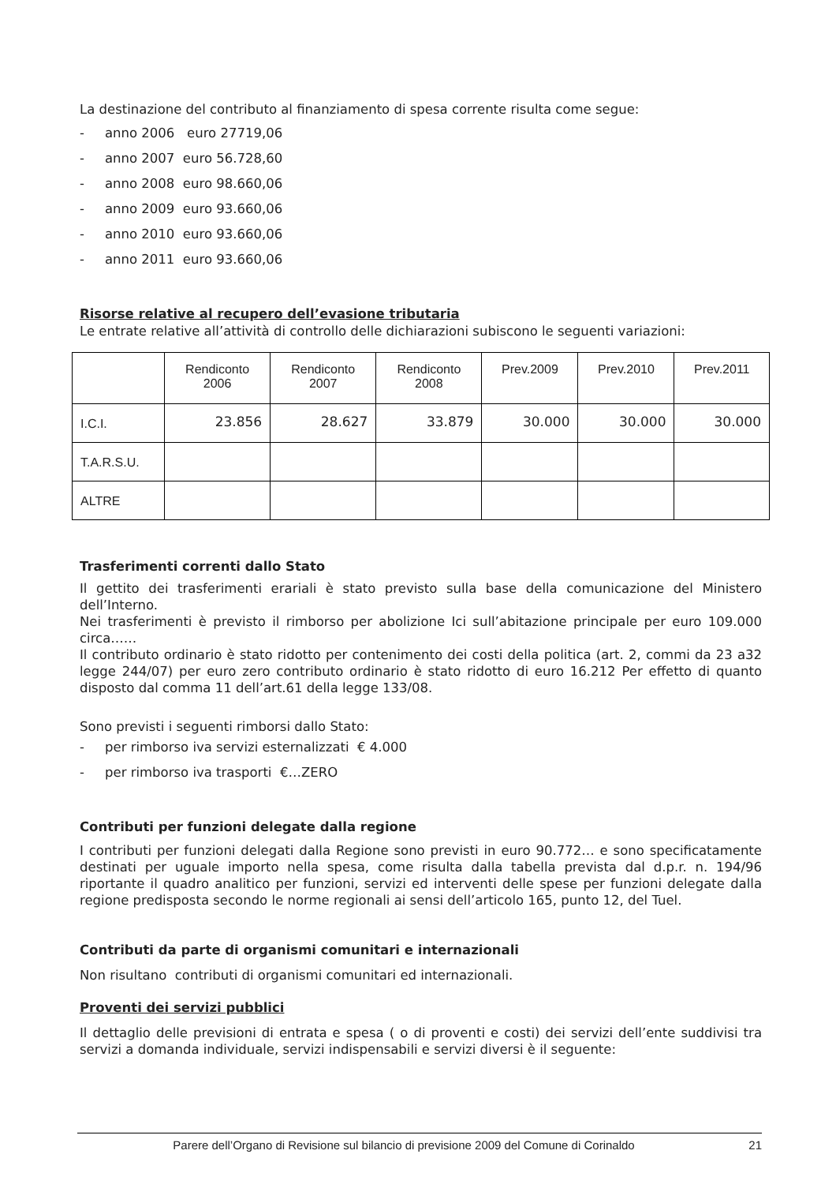La destinazione del contributo al finanziamento di spesa corrente risulta come segue:
- anno 2006 euro 27719,06
- anno 2007 euro 56.728,60
- anno 2008 euro 98.660,06
- anno 2009 euro 93.660,06
- anno 2010 euro 93.660,06
- anno 2011 euro 93.660,06
Risorse relative al recupero dell’evasione tributaria
Le entrate relative all’attività di controllo delle dichiarazioni subiscono le seguenti variazioni:
| | Rendiconto 2006 | Rendiconto 2007 | Rendiconto 2008 | Prev.2009 | Prev.2010 | Prev.2011 |
| I.C.I. | 23.856 | 28.627 | 33.879 | 30.000 | 30.000 | 30.000 |
| T.A.R.S.U. | | | | | | |
| ALTRE | | | | | | |
Trasferimenti correnti dallo Stato
Il gettito dei trasferimenti erariali è stato previsto sulla base della comunicazione del Ministero dell’Interno.
Nei trasferimenti è previsto il rimborso per abolizione Ici sull’abitazione principale per euro 109.000 circa……
Il contributo ordinario è stato ridotto per contenimento dei costi della politica (art. 2, commi da 23 a32 legge 244/07) per euro zero contributo ordinario è stato ridotto di euro 16.212 Per effetto di quanto disposto dal comma 11 dell’art.61 della legge 133/08.
Sono previsti i seguenti rimborsi dallo Stato:
- per rimborso iva servizi esternalizzati € 4.000
- per rimborso iva trasporti €…ZERO
Contributi per funzioni delegate dalla regione
I contributi per funzioni delegati dalla Regione sono previsti in euro 90.772… e sono specificatamente destinati per uguale importo nella spesa, come risulta dalla tabella prevista dal d.p.r. n. 194/96 riportante il quadro analitico per funzioni, servizi ed interventi delle spese per funzioni delegate dalla regione predisposta secondo le norme regionali ai sensi dell’articolo 165, punto 12, del Tuel.
Contributi da parte di organismi comunitari e internazionali
Non risultano contributi di organismi comunitari ed internazionali.
Proventi dei servizi pubblici
Il dettaglio delle previsioni di entrata e spesa ( o di proventi e costi) dei servizi dell’ente suddivisi tra servizi a domanda individuale, servizi indispensabili e servizi diversi è il seguente:
Parere dell’Organo di Revisione sul bilancio di previsione 2009 del Comune di Corinaldo 21